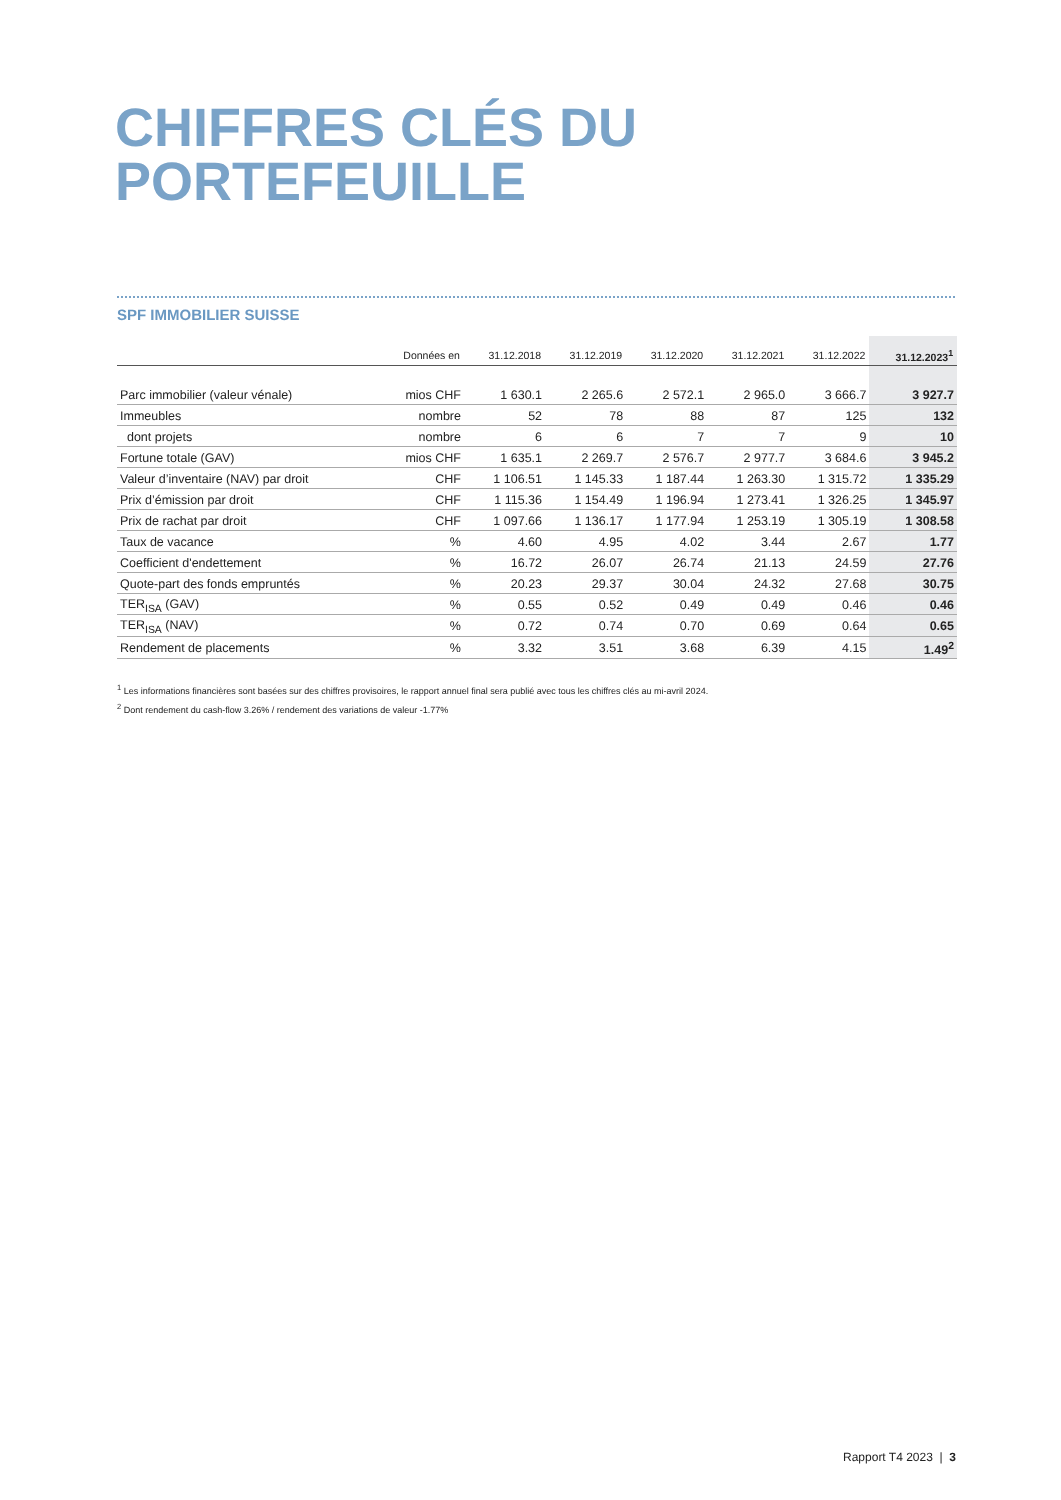CHIFFRES CLÉS DU
PORTEFEUILLE
SPF IMMOBILIER SUISSE
| | Données en | 31.12.2018 | 31.12.2019 | 31.12.2020 | 31.12.2021 | 31.12.2022 | 31.12.2023<sup>1</sup> |
| --- | --- | --- | --- | --- | --- | --- | --- |
| Parc immobilier (valeur vénale) | mios CHF | 1 630.1 | 2 265.6 | 2 572.1 | 2 965.0 | 3 666.7 | 3 927.7 |
| Immeubles | nombre | 52 | 78 | 88 | 87 | 125 | 132 |
| dont projets | nombre | 6 | 6 | 7 | 7 | 9 | 10 |
| Fortune totale (GAV) | mios CHF | 1 635.1 | 2 269.7 | 2 576.7 | 2 977.7 | 3 684.6 | 3 945.2 |
| Valeur d’inventaire (NAV) par droit | CHF | 1 106.51 | 1 145.33 | 1 187.44 | 1 263.30 | 1 315.72 | 1 335.29 |
| Prix d’émission par droit | CHF | 1 115.36 | 1 154.49 | 1 196.94 | 1 273.41 | 1 326.25 | 1 345.97 |
| Prix de rachat par droit | CHF | 1 097.66 | 1 136.17 | 1 177.94 | 1 253.19 | 1 305.19 | 1 308.58 |
| Taux de vacance | % | 4.60 | 4.95 | 4.02 | 3.44 | 2.67 | 1.77 |
| Coefficient d'endettement | % | 16.72 | 26.07 | 26.74 | 21.13 | 24.59 | 27.76 |
| Quote-part des fonds empruntés | % | 20.23 | 29.37 | 30.04 | 24.32 | 27.68 | 30.75 |
| TER<sub>ISA</sub> (GAV) | % | 0.55 | 0.52 | 0.49 | 0.49 | 0.46 | 0.46 |
| TER<sub>ISA</sub> (NAV) | % | 0.72 | 0.74 | 0.70 | 0.69 | 0.64 | 0.65 |
| Rendement de placements | % | 3.32 | 3.51 | 3.68 | 6.39 | 4.15 | 1.49<sup>2</sup> |
<sup>1</sup> Les informations financières sont basées sur des chiffres provisoires, le rapport annuel final sera publié avec tous les chiffres clés au mi-avril 2024.
<sup>2</sup> Dont rendement du cash-flow 3.26% / rendement des variations de valeur -1.77%
Rapport T4 2023 | 3